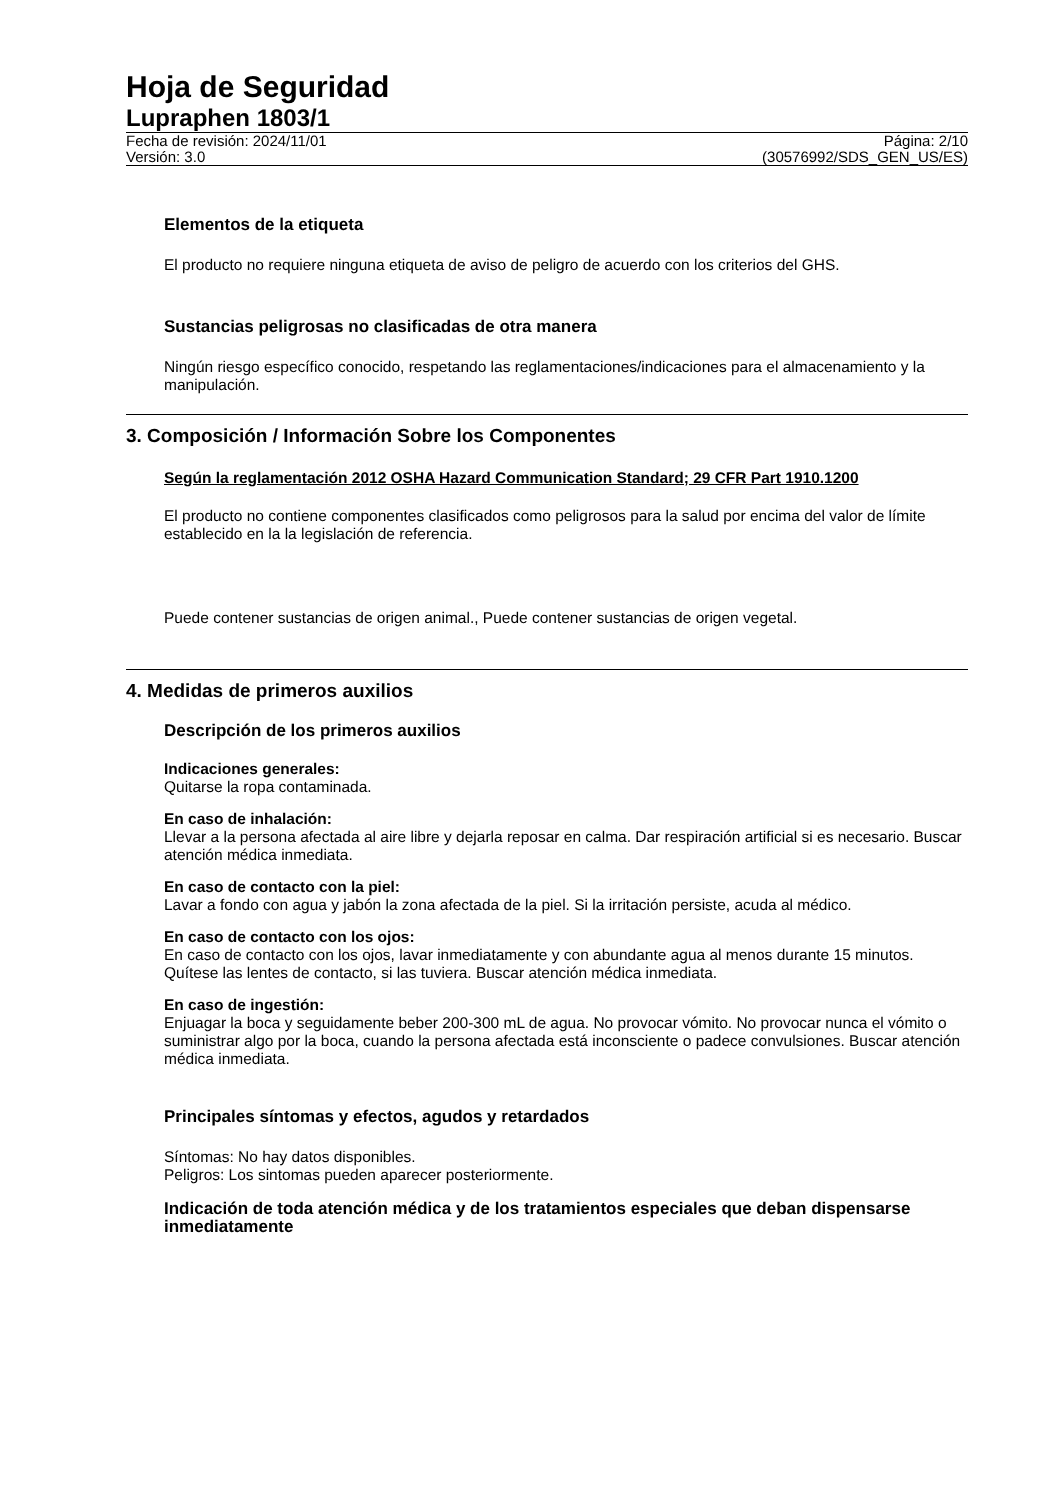Hoja de Seguridad
Lupraphen 1803/1
Fecha de revisión: 2024/11/01
Versión: 3.0
Página: 2/10
(30576992/SDS_GEN_US/ES)
Elementos de la etiqueta
El producto no requiere ninguna etiqueta de aviso de peligro de acuerdo con los criterios del GHS.
Sustancias peligrosas no clasificadas de otra manera
Ningún riesgo específico conocido, respetando las reglamentaciones/indicaciones para el almacenamiento y la manipulación.
3. Composición / Información Sobre los Componentes
Según la reglamentación 2012 OSHA Hazard Communication Standard; 29 CFR Part 1910.1200
El producto no contiene componentes clasificados como peligrosos para la salud por encima del valor de límite establecido en la la legislación de referencia.
Puede contener sustancias de origen animal., Puede contener sustancias de origen vegetal.
4. Medidas de primeros auxilios
Descripción de los primeros auxilios
Indicaciones generales:
Quitarse la ropa contaminada.
En caso de inhalación:
Llevar a la persona afectada al aire libre y dejarla reposar en calma. Dar respiración artificial si es necesario. Buscar atención médica inmediata.
En caso de contacto con la piel:
Lavar a fondo con agua y jabón la zona afectada de la piel. Si la irritación persiste, acuda al médico.
En caso de contacto con los ojos:
En caso de contacto con los ojos, lavar inmediatamente y con abundante agua al menos durante 15 minutos. Quítese las lentes de contacto, si las tuviera. Buscar atención médica inmediata.
En caso de ingestión:
Enjuagar la boca y seguidamente beber 200-300 mL de agua. No provocar vómito. No provocar nunca el vómito o suministrar algo por la boca, cuando la persona afectada está inconsciente o padece convulsiones. Buscar atención médica inmediata.
Principales síntomas y efectos, agudos y retardados
Síntomas: No hay datos disponibles.
Peligros: Los sintomas pueden aparecer posteriormente.
Indicación de toda atención médica y de los tratamientos especiales que deban dispensarse inmediatamente